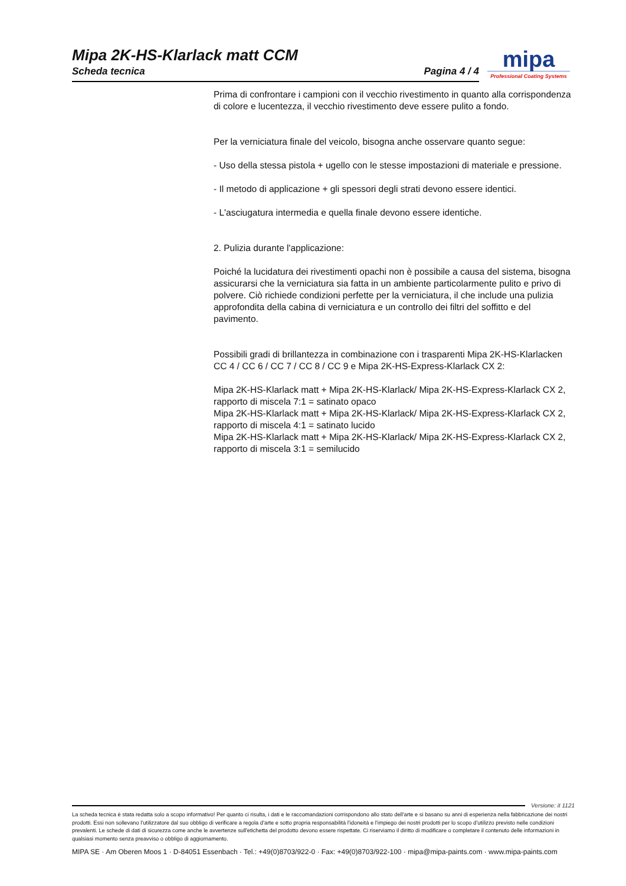Mipa 2K-HS-Klarlack matt CCM
Scheda tecnica Pagina 4 / 4
mipa
Professional Coating Systems
Prima di confrontare i campioni con il vecchio rivestimento in quanto alla corrispondenza di colore e lucentezza, il vecchio rivestimento deve essere pulito a fondo.
Per la verniciatura finale del veicolo, bisogna anche osservare quanto segue:
- Uso della stessa pistola + ugello con le stesse impostazioni di materiale e pressione.
- Il metodo di applicazione + gli spessori degli strati devono essere identici.
- L'asciugatura intermedia e quella finale devono essere identiche.
2. Pulizia durante l'applicazione:
Poiché la lucidatura dei rivestimenti opachi non è possibile a causa del sistema, bisogna assicurarsi che la verniciatura sia fatta in un ambiente particolarmente pulito e privo di polvere. Ciò richiede condizioni perfette per la verniciatura, il che include una pulizia approfondita della cabina di verniciatura e un controllo dei filtri del soffitto e del pavimento.
Possibili gradi di brillantezza in combinazione con i trasparenti Mipa 2K-HS-Klarlacken CC 4 / CC 6 / CC 7 / CC 8 / CC 9 e Mipa 2K-HS-Express-Klarlack CX 2:
Mipa 2K-HS-Klarlack matt + Mipa 2K-HS-Klarlack/ Mipa 2K-HS-Express-Klarlack CX 2, rapporto di miscela 7:1 = satinato opaco
Mipa 2K-HS-Klarlack matt + Mipa 2K-HS-Klarlack/ Mipa 2K-HS-Express-Klarlack CX 2, rapporto di miscela 4:1 = satinato lucido
Mipa 2K-HS-Klarlack matt + Mipa 2K-HS-Klarlack/ Mipa 2K-HS-Express-Klarlack CX 2, rapporto di miscela 3:1 = semilucido
Versione: it 1121
La scheda tecnica è stata redatta solo a scopo informativo! Per quanto ci risulta, i dati e le raccomandazioni corrispondono allo stato dell'arte e si basano su anni di esperienza nella fabbricazione dei nostri prodotti. Essi non sollevano l’utilizzatore dal suo obbligo di verificare a regola d’arte e sotto propria responsabilità l’idoneità e l’impiego dei nostri prodotti per lo scopo d’utilizzo previsto nelle condizioni prevalenti. Le schede di dati di sicurezza come anche le avvertenze sull'etichetta del prodotto devono essere rispettate. Ci riserviamo il diritto di modificare o completare il contenuto delle informazioni in qualsiasi momento senza preavviso o obbligo di aggiornamento.
MIPA SE · Am Oberen Moos 1 · D-84051 Essenbach · Tel.: +49(0)8703/922-0 · Fax: +49(0)8703/922-100 · mipa@mipa-paints.com · www.mipa-paints.com